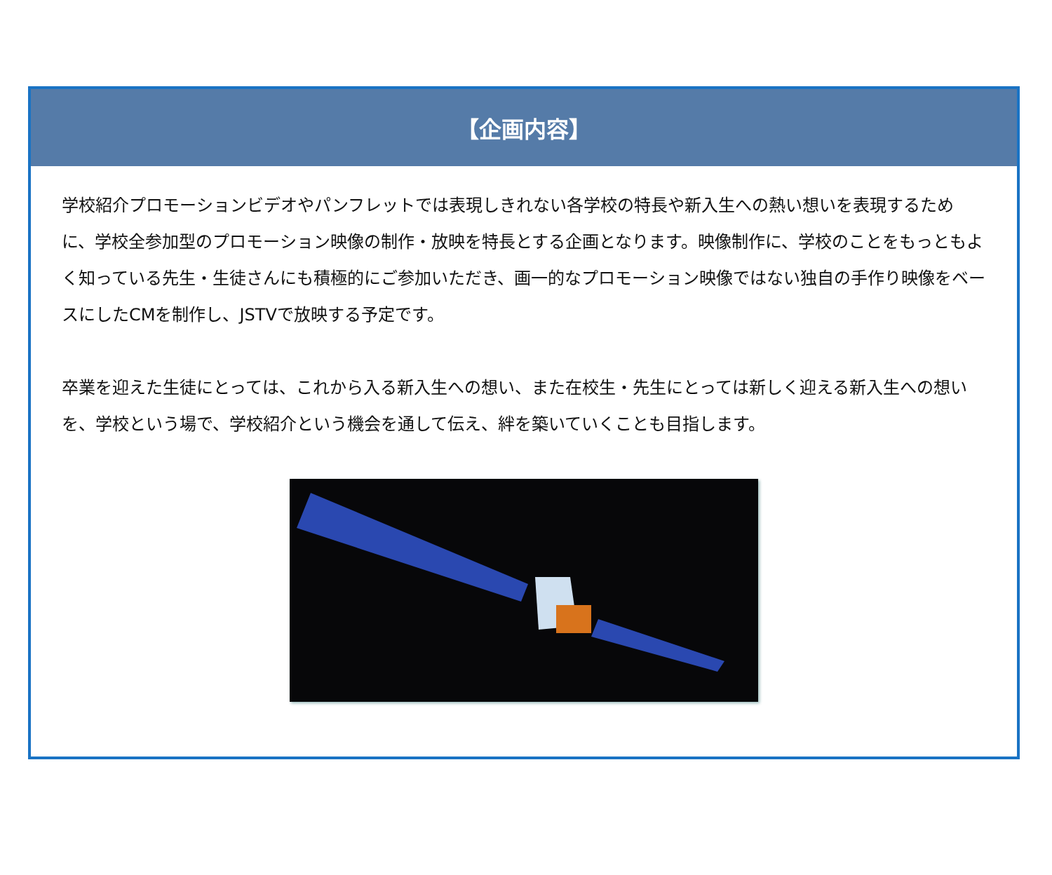【企画内容】
学校紹介プロモーションビデオやパンフレットでは表現しきれない各学校の特長や新入生への熱い想いを表現するために、学校全参加型のプロモーション映像の制作・放映を特長とする企画となります。映像制作に、学校のことをもっともよく知っている先生・生徒さんにも積極的にご参加いただき、画一的なプロモーション映像ではない独自の手作り映像をベースにしたCMを制作し、JSTVで放映する予定です。
卒業を迎えた生徒にとっては、これから入る新入生への想い、また在校生・先生にとっては新しく迎える新入生への想いを、学校という場で、学校紹介という機会を通して伝え、絆を築いていくことも目指します。